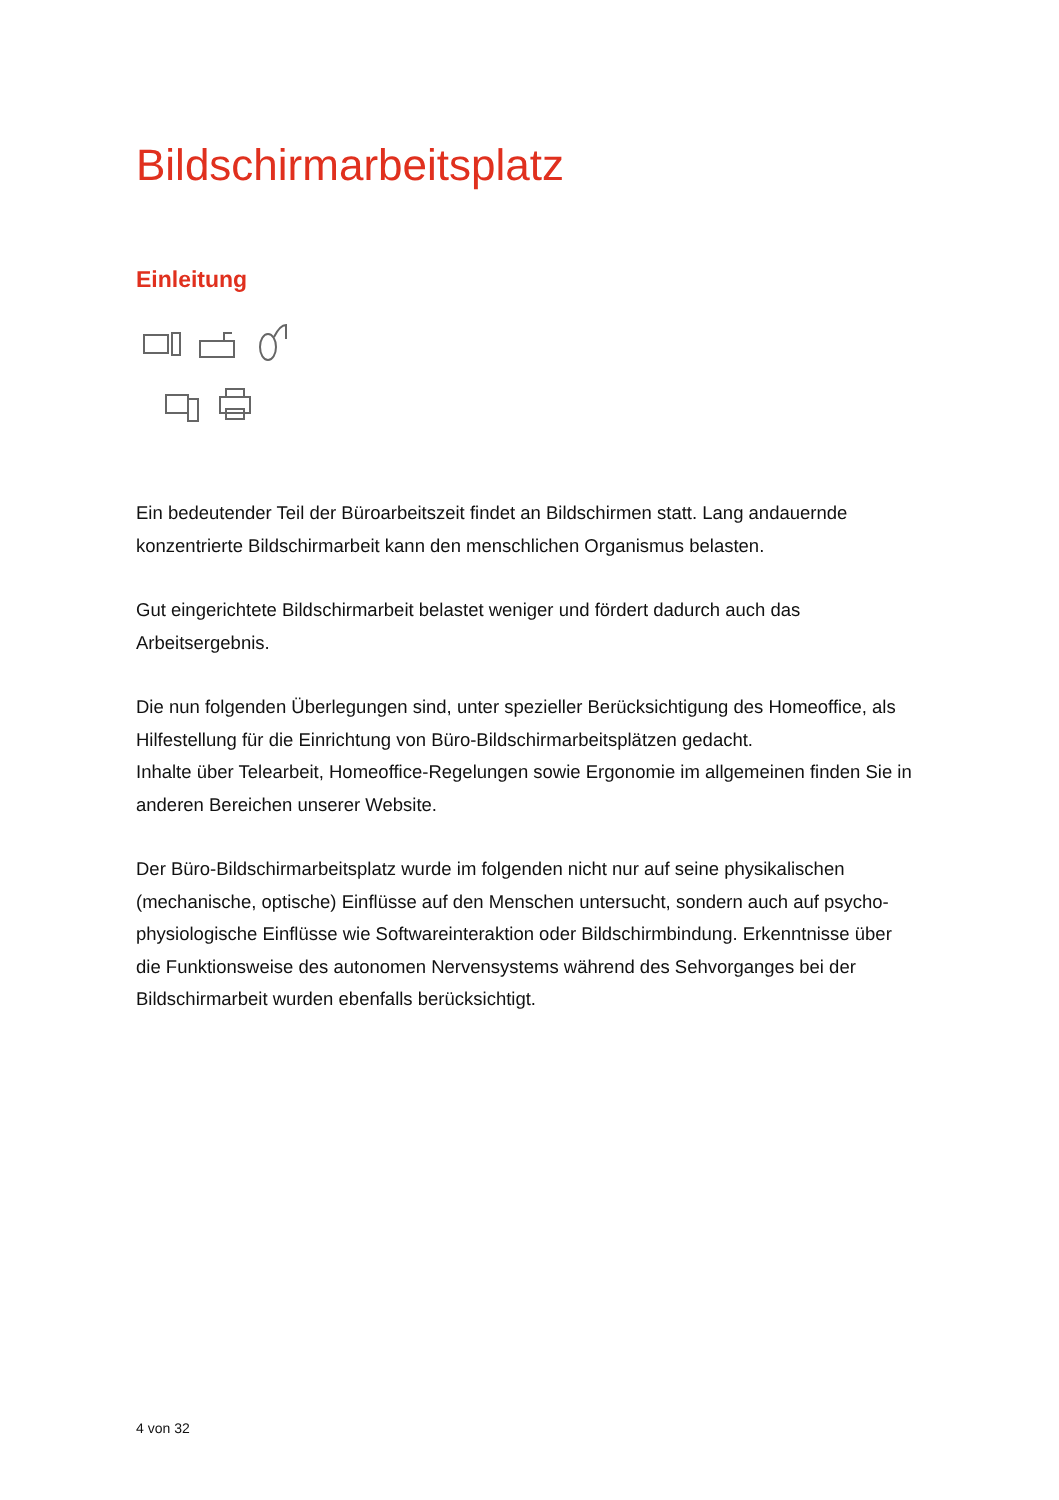Bildschirmarbeitsplatz
Einleitung
Ein bedeutender Teil der Büroarbeitszeit findet an Bildschirmen statt. Lang andauernde konzentrierte Bildschirmarbeit kann den menschlichen Organismus belasten.
Gut eingerichtete Bildschirmarbeit belastet weniger und fördert dadurch auch das Arbeitsergebnis.
Die nun folgenden Überlegungen sind, unter spezieller Berücksichtigung des Homeoffice, als Hilfestellung für die Einrichtung von Büro-Bildschirmarbeitsplätzen gedacht.
Inhalte über Telearbeit, Homeoffice-Regelungen sowie Ergonomie im allgemeinen finden Sie in anderen Bereichen unserer Website.
Der Büro-Bildschirmarbeitsplatz wurde im folgenden nicht nur auf seine physikalischen (mechanische, optische) Einflüsse auf den Menschen untersucht, sondern auch auf psycho-physiologische Einflüsse wie Softwareinteraktion oder Bildschirmbindung. Erkenntnisse über die Funktionsweise des autonomen Nervensystems während des Sehvorganges bei der Bildschirmarbeit wurden ebenfalls berücksichtigt.
4 von 32